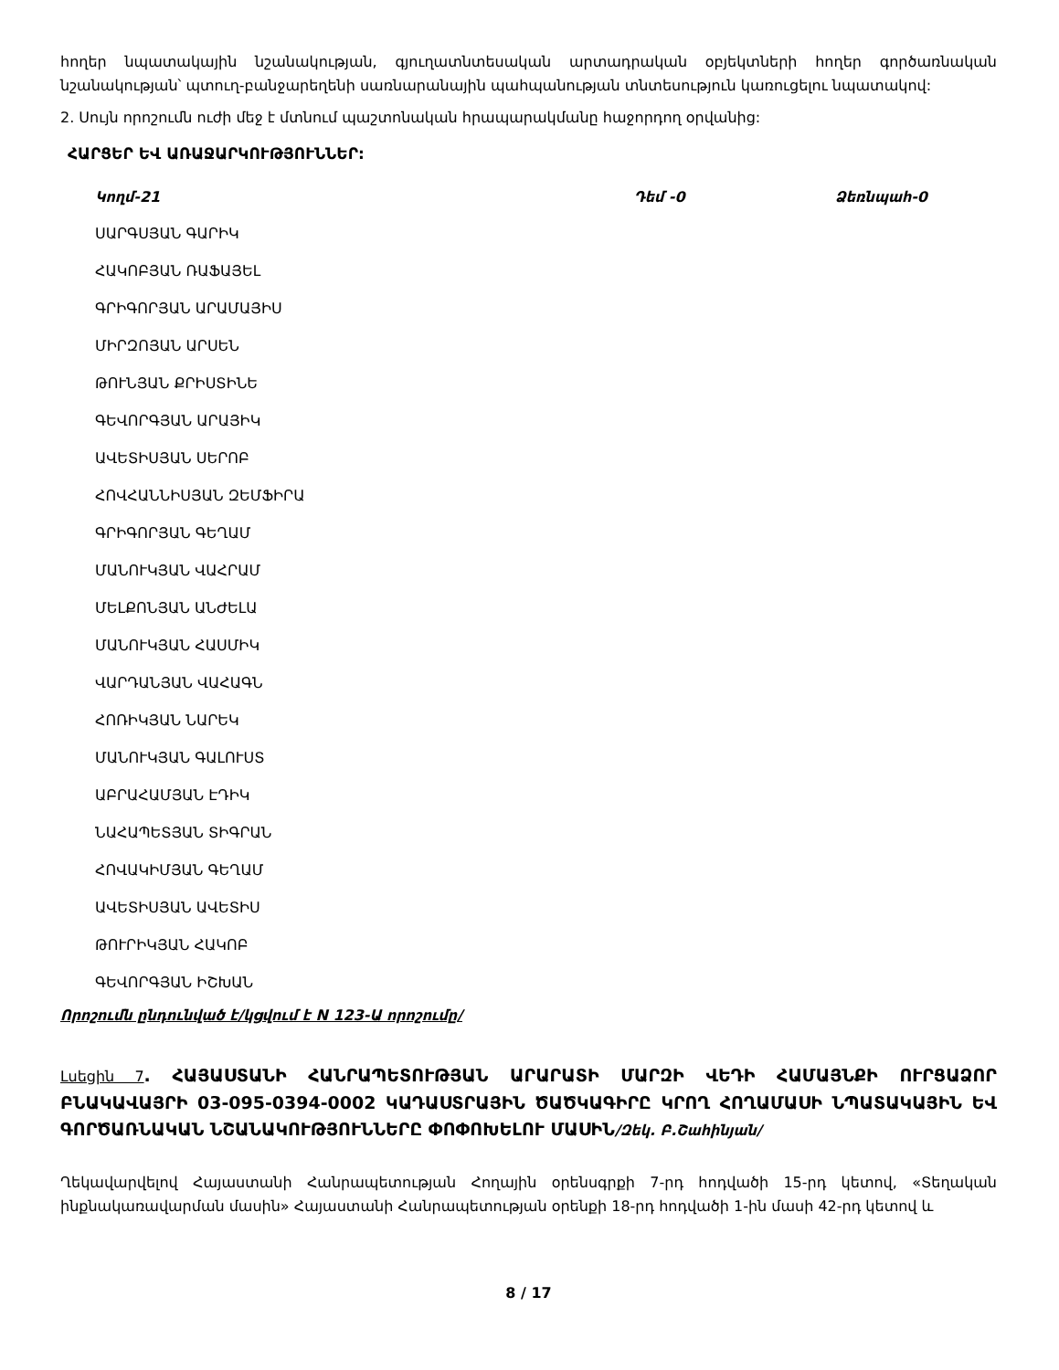հողեր նպատակային նշանակության, գյուղատնտեսական արտադրական օբյեկտների հողեր գործառնական նշանակության՝ պտուղ-բանջարեղենի սառնարանային պահպանության տնտեսություն կառուցելու նպատակով:
2. Սույն որոշումն ուժի մեջ է մտնում պաշտոնական հրապարակմանը հաջորդող օրվանից:
ՀԱՐՑԵՐ ԵՎ ԱՌԱՋԱՐԿՈՒԹՅՈՒՆՆԵՐ:
Կողմ-21 Դեմ -0 Ձեռնպահ-0
ՍԱՐԳՍՅԱՆ ԳԱՐԻԿ
ՀԱԿՈԲՅԱՆ ՌԱՖԱՅԵԼ
ԳՐԻԳՈՐՅԱՆ ԱՐԱՄԱՅԻՍ
ՄԻՐԶՈՅԱՆ ԱՐՍԵՆ
ԹՈՒՆՅԱՆ ՔՐԻՍՏԻՆԵ
ԳԵՎՈՐԳՅԱՆ ԱՐԱՅԻԿ
ԱՎԵՏԻՍՅԱՆ ՍԵՐՈԲ
ՀՈՎՀԱՆՆԻՍՅԱՆ ԶԵՄՖԻՐԱ
ԳՐԻԳՈՐՅԱՆ ԳԵՂԱՄ
ՄԱՆՈՒԿՅԱՆ ՎԱՀՐԱՄ
ՄԵԼՔՈՆՅԱՆ ԱՆԺԵԼԱ
ՄԱՆՈՒԿՅԱՆ ՀԱՍՄԻԿ
ՎԱՐԴԱՆՅԱՆ ՎԱՀԱԳՆ
ՀՈՌԻԿՅԱՆ ՆԱՐԵԿ
ՄԱՆՈՒԿՅԱՆ ԳԱԼՈՒՍՏ
ԱԲՐԱՀԱՄՅԱՆ ԷԴԻԿ
ՆԱՀԱՊԵՏՅԱՆ ՏԻԳՐԱՆ
ՀՈՎԱԿԻՄՅԱՆ ԳԵՂԱՄ
ԱՎԵՏԻՍՅԱՆ ԱՎԵՏԻՍ
ԹՈՒՐԻԿՅԱՆ ՀԱԿՈԲ
ԳԵՎՈՐԳՅԱՆ ԻՇԽԱՆ
Որոշումն ընդունված է/կցվում է N 123-Ա որոշումը/
Լսեցին 7. ՀԱՅԱՍՏԱՆԻ ՀԱՆՐԱՊԵՏՈՒԹՅԱՆ ԱՐԱՐԱՏԻ ՄԱՐԶԻ ՎԵԴԻ ՀԱՄԱՅՆՔԻ ՈՒՐՑԱՁՈՐ ԲՆԱԿԱՎԱՅՐԻ 03-095-0394-0002 ԿԱԴԱՍՏՐԱՅԻՆ ԾԱԾԿԱԳԻՐԸ ԿՐՈՂ ՀՈՂԱՄԱՍԻ ՆՊԱՏԱԿԱՅԻՆ ԵՎ ԳՈՐԾԱՌՆԱԿԱՆ ՆՇԱՆԱԿՈՒԹՅՈՒՆՆԵՐԸ ՓՈՓՈԽԵԼՈՒ ՄԱՍԻՆ/Զեկ. Բ.Շահինյան/
Ղեկավարվելով Հայաստանի Հանրապետության Հողային օրենսգրքի 7-րդ հոդվածի 15-րդ կետով, «Տեղական ինքնակառավարման մասին» Հայաստանի Հանրապետության օրենքի 18-րդ հոդվածի 1-ին մասի 42-րդ կետով և
8 / 17